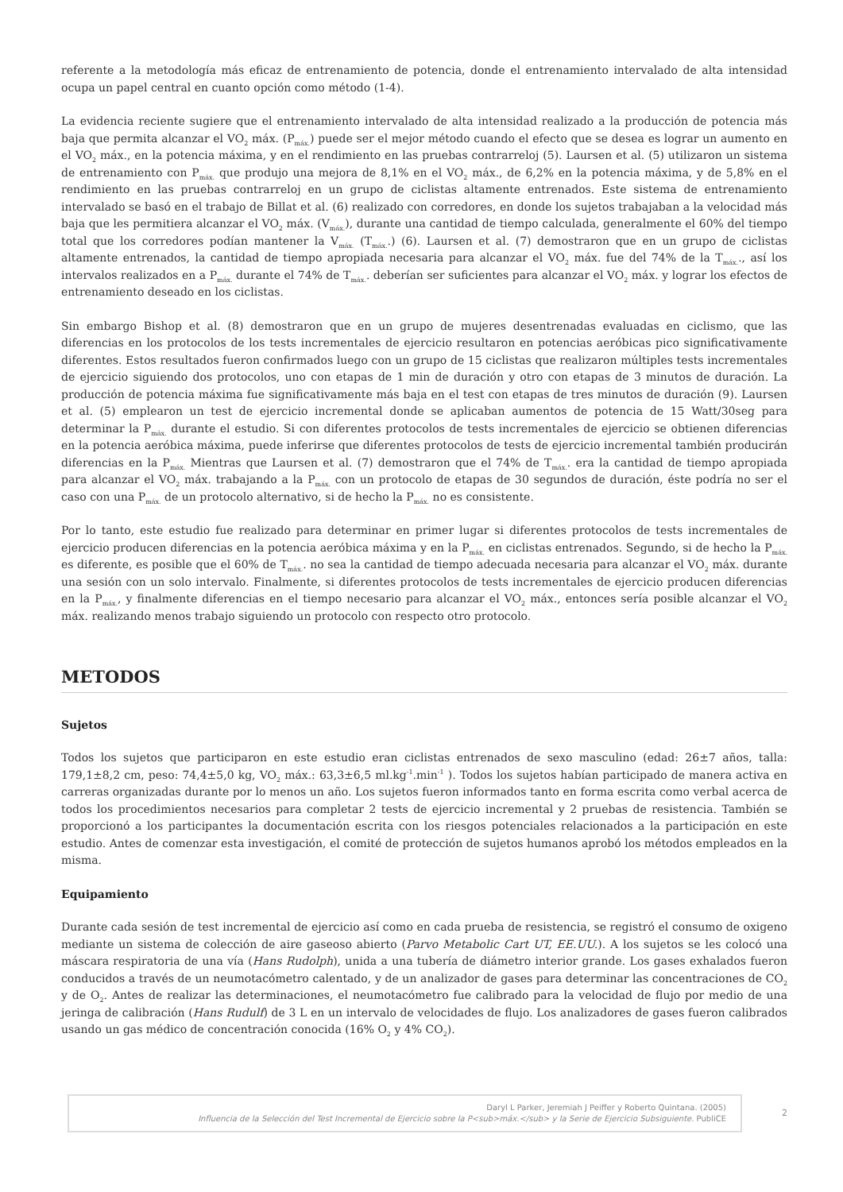referente a la metodología más eficaz de entrenamiento de potencia, donde el entrenamiento intervalado de alta intensidad ocupa un papel central en cuanto opción como método (1-4).
La evidencia reciente sugiere que el entrenamiento intervalado de alta intensidad realizado a la producción de potencia más baja que permita alcanzar el VO<sub>2</sub> máx. (P<sub>máx.</sub>) puede ser el mejor método cuando el efecto que se desea es lograr un aumento en el VO<sub>2</sub> máx., en la potencia máxima, y en el rendimiento en las pruebas contrarreloj (5). Laursen et al. (5) utilizaron un sistema de entrenamiento con P<sub>máx.</sub> que produjo una mejora de 8,1% en el VO<sub>2</sub> máx., de 6,2% en la potencia máxima, y de 5,8% en el rendimiento en las pruebas contrarreloj en un grupo de ciclistas altamente entrenados. Este sistema de entrenamiento intervalado se basó en el trabajo de Billat et al. (6) realizado con corredores, en donde los sujetos trabajaban a la velocidad más baja que les permitiera alcanzar el VO<sub>2</sub> máx. (V<sub>máx.</sub>), durante una cantidad de tiempo calculada, generalmente el 60% del tiempo total que los corredores podían mantener la V<sub>máx.</sub> (T<sub>máx.</sub>.) (6). Laursen et al. (7) demostraron que en un grupo de ciclistas altamente entrenados, la cantidad de tiempo apropiada necesaria para alcanzar el VO<sub>2</sub> máx. fue del 74% de la T<sub>máx.</sub>., así los intervalos realizados en a P<sub>máx.</sub> durante el 74% de T<sub>máx.</sub>. deberían ser suficientes para alcanzar el VO<sub>2</sub> máx. y lograr los efectos de entrenamiento deseado en los ciclistas.
Sin embargo Bishop et al. (8) demostraron que en un grupo de mujeres desentrenadas evaluadas en ciclismo, que las diferencias en los protocolos de los tests incrementales de ejercicio resultaron en potencias aeróbicas pico significativamente diferentes. Estos resultados fueron confirmados luego con un grupo de 15 ciclistas que realizaron múltiples tests incrementales de ejercicio siguiendo dos protocolos, uno con etapas de 1 min de duración y otro con etapas de 3 minutos de duración. La producción de potencia máxima fue significativamente más baja en el test con etapas de tres minutos de duración (9). Laursen et al. (5) emplearon un test de ejercicio incremental donde se aplicaban aumentos de potencia de 15 Watt/30seg para determinar la P<sub>máx.</sub> durante el estudio. Si con diferentes protocolos de tests incrementales de ejercicio se obtienen diferencias en la potencia aeróbica máxima, puede inferirse que diferentes protocolos de tests de ejercicio incremental también producirán diferencias en la P<sub>máx.</sub> Mientras que Laursen et al. (7) demostraron que el 74% de T<sub>máx.</sub>. era la cantidad de tiempo apropiada para alcanzar el VO<sub>2</sub> máx. trabajando a la P<sub>máx.</sub> con un protocolo de etapas de 30 segundos de duración, éste podría no ser el caso con una P<sub>máx.</sub> de un protocolo alternativo, si de hecho la P<sub>máx.</sub> no es consistente.
Por lo tanto, este estudio fue realizado para determinar en primer lugar si diferentes protocolos de tests incrementales de ejercicio producen diferencias en la potencia aeróbica máxima y en la P<sub>máx.</sub> en ciclistas entrenados. Segundo, si de hecho la P<sub>máx.</sub> es diferente, es posible que el 60% de T<sub>máx.</sub>. no sea la cantidad de tiempo adecuada necesaria para alcanzar el VO<sub>2</sub> máx. durante una sesión con un solo intervalo. Finalmente, si diferentes protocolos de tests incrementales de ejercicio producen diferencias en la P<sub>máx.</sub>, y finalmente diferencias en el tiempo necesario para alcanzar el VO<sub>2</sub> máx., entonces sería posible alcanzar el VO<sub>2</sub> máx. realizando menos trabajo siguiendo un protocolo con respecto otro protocolo.
METODOS
Sujetos
Todos los sujetos que participaron en este estudio eran ciclistas entrenados de sexo masculino (edad: 26±7 años, talla: 179,1±8,2 cm, peso: 74,4±5,0 kg, VO<sub>2</sub> máx.: 63,3±6,5 ml.kg<sup>-1</sup>.min<sup>-1</sup> ). Todos los sujetos habían participado de manera activa en carreras organizadas durante por lo menos un año. Los sujetos fueron informados tanto en forma escrita como verbal acerca de todos los procedimientos necesarios para completar 2 tests de ejercicio incremental y 2 pruebas de resistencia. También se proporcionó a los participantes la documentación escrita con los riesgos potenciales relacionados a la participación en este estudio. Antes de comenzar esta investigación, el comité de protección de sujetos humanos aprobó los métodos empleados en la misma.
Equipamiento
Durante cada sesión de test incremental de ejercicio así como en cada prueba de resistencia, se registró el consumo de oxigeno mediante un sistema de colección de aire gaseoso abierto (Parvo Metabolic Cart UT, EE.UU.). A los sujetos se les colocó una máscara respiratoria de una vía (Hans Rudolph), unida a una tubería de diámetro interior grande. Los gases exhalados fueron conducidos a través de un neumotacómetro calentado, y de un analizador de gases para determinar las concentraciones de CO<sub>2</sub> y de O<sub>2</sub>. Antes de realizar las determinaciones, el neumotacómetro fue calibrado para la velocidad de flujo por medio de una jeringa de calibración (Hans Rudulf) de 3 L en un intervalo de velocidades de flujo. Los analizadores de gases fueron calibrados usando un gas médico de concentración conocida (16% O<sub>2</sub> y 4% CO<sub>2</sub>).
Daryl L Parker, Jeremiah J Peiffer y Roberto Quintana. (2005)
Influencia de la Selección del Test Incremental de Ejercicio sobre la P<sub>máx.</sub> y la Serie de Ejercicio Subsiguiente. PubliCE
2